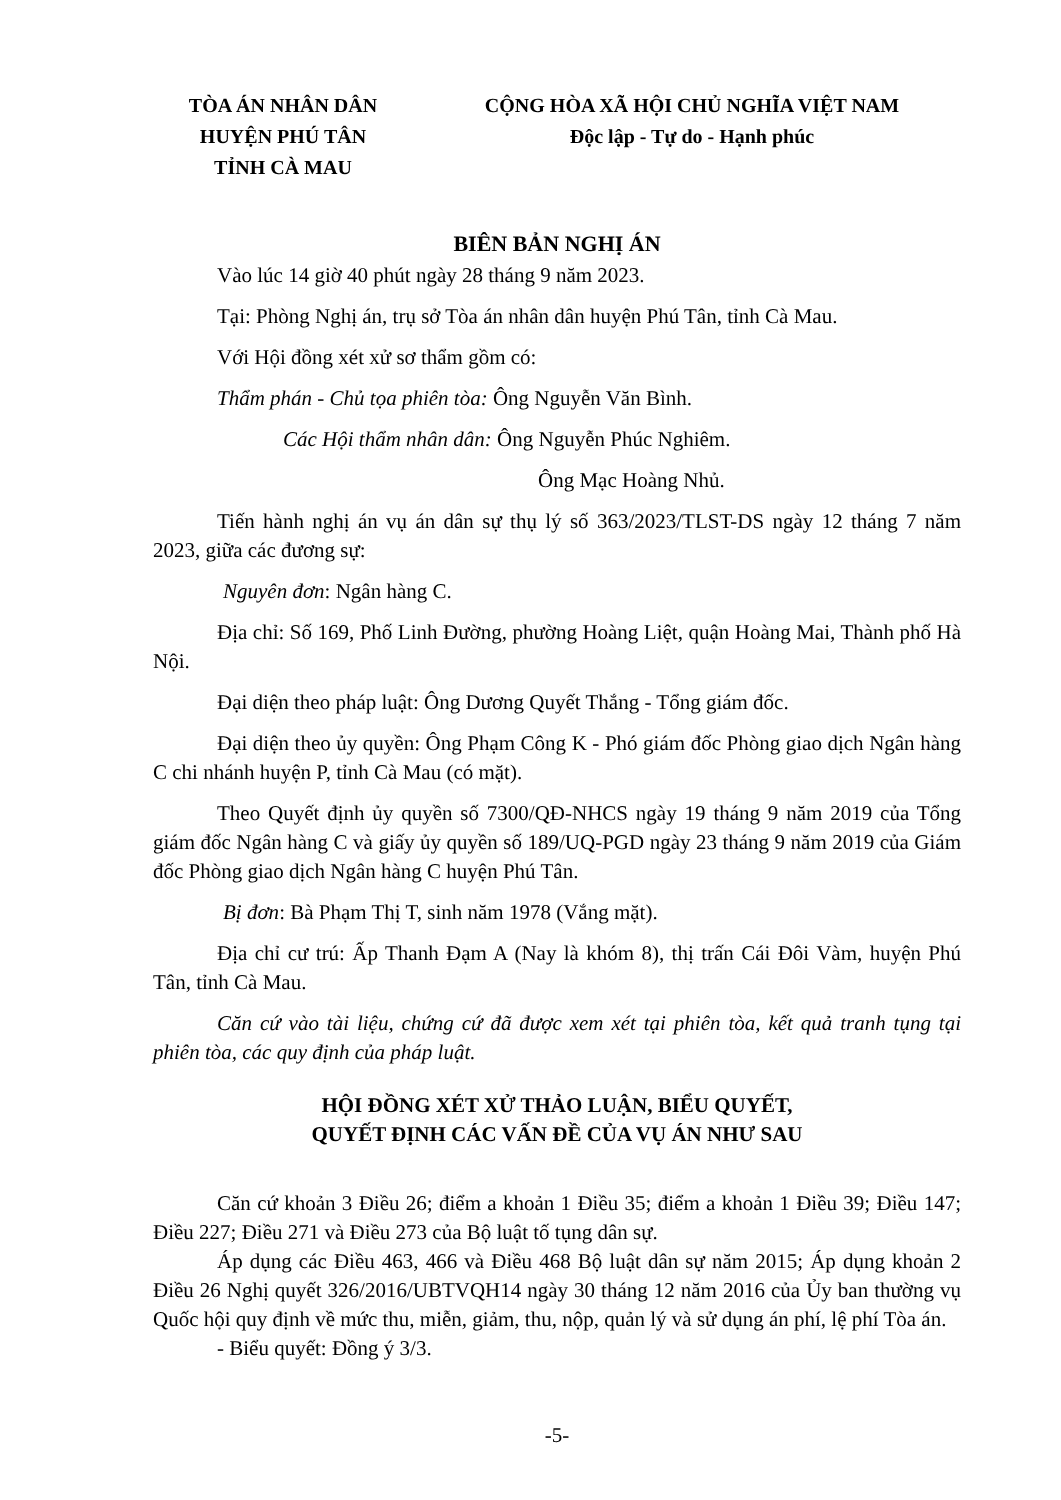TÒA ÁN NHÂN DÂN
HUYỆN PHÚ TÂN
TỈNH CÀ MAU
CỘNG HÒA XÃ HỘI CHỦ NGHĨA VIỆT NAM
Độc lập - Tự do - Hạnh phúc
BIÊN BẢN NGHỊ ÁN
Vào lúc 14 giờ 40 phút ngày 28 tháng 9 năm 2023.
Tại: Phòng Nghị án, trụ sở Tòa án nhân dân huyện Phú Tân, tỉnh Cà Mau.
Với Hội đồng xét xử sơ thẩm gồm có:
Thẩm phán - Chủ tọa phiên tòa: Ông Nguyễn Văn Bình.
Các Hội thẩm nhân dân: Ông Nguyễn Phúc Nghiêm.
Ông Mạc Hoàng Nhủ.
Tiến hành nghị án vụ án dân sự thụ lý số 363/2023/TLST-DS ngày 12 tháng 7 năm 2023, giữa các đương sự:
Nguyên đơn: Ngân hàng C.
Địa chỉ: Số 169, Phố Linh Đường, phường Hoàng Liệt, quận Hoàng Mai, Thành phố Hà Nội.
Đại diện theo pháp luật: Ông Dương Quyết Thắng - Tổng giám đốc.
Đại diện theo ủy quyền: Ông Phạm Công K - Phó giám đốc Phòng giao dịch Ngân hàng C chi nhánh huyện P, tỉnh Cà Mau (có mặt).
Theo Quyết định ủy quyền số 7300/QĐ-NHCS ngày 19 tháng 9 năm 2019 của Tổng giám đốc Ngân hàng C và giấy ủy quyền số 189/UQ-PGD ngày 23 tháng 9 năm 2019 của Giám đốc Phòng giao dịch Ngân hàng C huyện Phú Tân.
Bị đơn: Bà Phạm Thị T, sinh năm 1978 (Vắng mặt).
Địa chỉ cư trú: Ấp Thanh Đạm A (Nay là khóm 8), thị trấn Cái Đôi Vàm, huyện Phú Tân, tỉnh Cà Mau.
Căn cứ vào tài liệu, chứng cứ đã được xem xét tại phiên tòa, kết quả tranh tụng tại phiên tòa, các quy định của pháp luật.
HỘI ĐỒNG XÉT XỬ THẢO LUẬN, BIỂU QUYẾT,
QUYẾT ĐỊNH CÁC VẤN ĐỀ CỦA VỤ ÁN NHƯ SAU
Căn cứ khoản 3 Điều 26; điểm a khoản 1 Điều 35; điểm a khoản 1 Điều 39; Điều 147; Điều 227; Điều 271 và Điều 273 của Bộ luật tố tụng dân sự.
Áp dụng các Điều 463, 466 và Điều 468 Bộ luật dân sự năm 2015; Áp dụng khoản 2 Điều 26 Nghị quyết 326/2016/UBTVQH14 ngày 30 tháng 12 năm 2016 của Ủy ban thường vụ Quốc hội quy định về mức thu, miễn, giảm, thu, nộp, quản lý và sử dụng án phí, lệ phí Tòa án.
- Biểu quyết: Đồng ý 3/3.
-5-